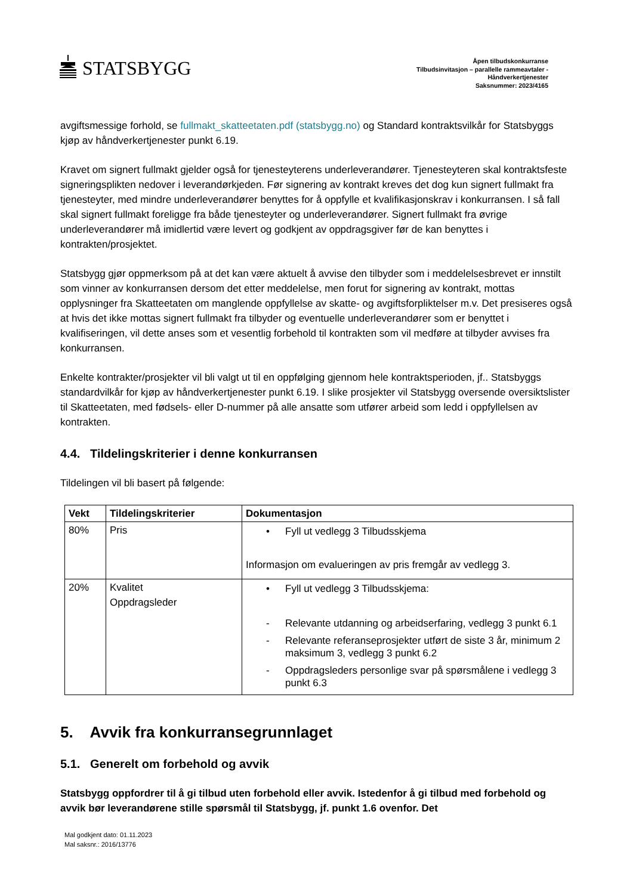STATSBYGG
Åpen tilbudskonkurranse
Tilbudsinvitasjon – parallelle rammeavtaler -
Håndverkertjenester
Saksnummer: 2023/4165
avgiftsmessige forhold, se fullmakt_skatteetaten.pdf (statsbygg.no) og Standard kontraktsvilkår for Statsbyggs kjøp av håndverkertjenester punkt 6.19.
Kravet om signert fullmakt gjelder også for tjenesteyterens underleverandører. Tjenesteyteren skal kontraktsfeste signeringsplikten nedover i leverandørkjeden. Før signering av kontrakt kreves det dog kun signert fullmakt fra tjenesteyter, med mindre underleverandører benyttes for å oppfylle et kvalifikasjonskrav i konkurransen. I så fall skal signert fullmakt foreligge fra både tjenesteyter og underleverandører. Signert fullmakt fra øvrige underleverandører må imidlertid være levert og godkjent av oppdragsgiver før de kan benyttes i kontrakten/prosjektet.
Statsbygg gjør oppmerksom på at det kan være aktuelt å avvise den tilbyder som i meddelelsesbrevet er innstilt som vinner av konkurransen dersom det etter meddelelse, men forut for signering av kontrakt, mottas opplysninger fra Skatteetaten om manglende oppfyllelse av skatte- og avgiftsforpliktelser m.v. Det presiseres også at hvis det ikke mottas signert fullmakt fra tilbyder og eventuelle underleverandører som er benyttet i kvalifiseringen, vil dette anses som et vesentlig forbehold til kontrakten som vil medføre at tilbyder avvises fra konkurransen.
Enkelte kontrakter/prosjekter vil bli valgt ut til en oppfølging gjennom hele kontraktsperioden, jf.. Statsbyggs standardvilkår for kjøp av håndverkertjenester punkt 6.19. I slike prosjekter vil Statsbygg oversende oversiktslister til Skatteetaten, med fødsels- eller D-nummer på alle ansatte som utfører arbeid som ledd i oppfyllelsen av kontrakten.
4.4. Tildelingskriterier i denne konkurransen
Tildelingen vil bli basert på følgende:
| Vekt | Tildelingskriterier | Dokumentasjon |
| --- | --- | --- |
| 80% | Pris | • Fyll ut vedlegg 3 Tilbudsskjema Informasjon om evalueringen av pris fremgår av vedlegg 3. |
| 20% | Kvalitet Oppdragsleder | • Fyll ut vedlegg 3 Tilbudsskjema: - Relevante utdanning og arbeidserfaring, vedlegg 3 punkt 6.1 - Relevante referanseprosjekter utført de siste 3 år, minimum 2 maksimum 3, vedlegg 3 punkt 6.2 - Oppdragsleders personlige svar på spørsmålene i vedlegg 3 punkt 6.3 |
5. Avvik fra konkurransegrunnlaget
5.1. Generelt om forbehold og avvik
Statsbygg oppfordrer til å gi tilbud uten forbehold eller avvik. Istedenfor å gi tilbud med forbehold og avvik bør leverandørene stille spørsmål til Statsbygg, jf. punkt 1.6 ovenfor. Det
Mal godkjent dato: 01.11.2023
Mal saksnr.: 2016/13776